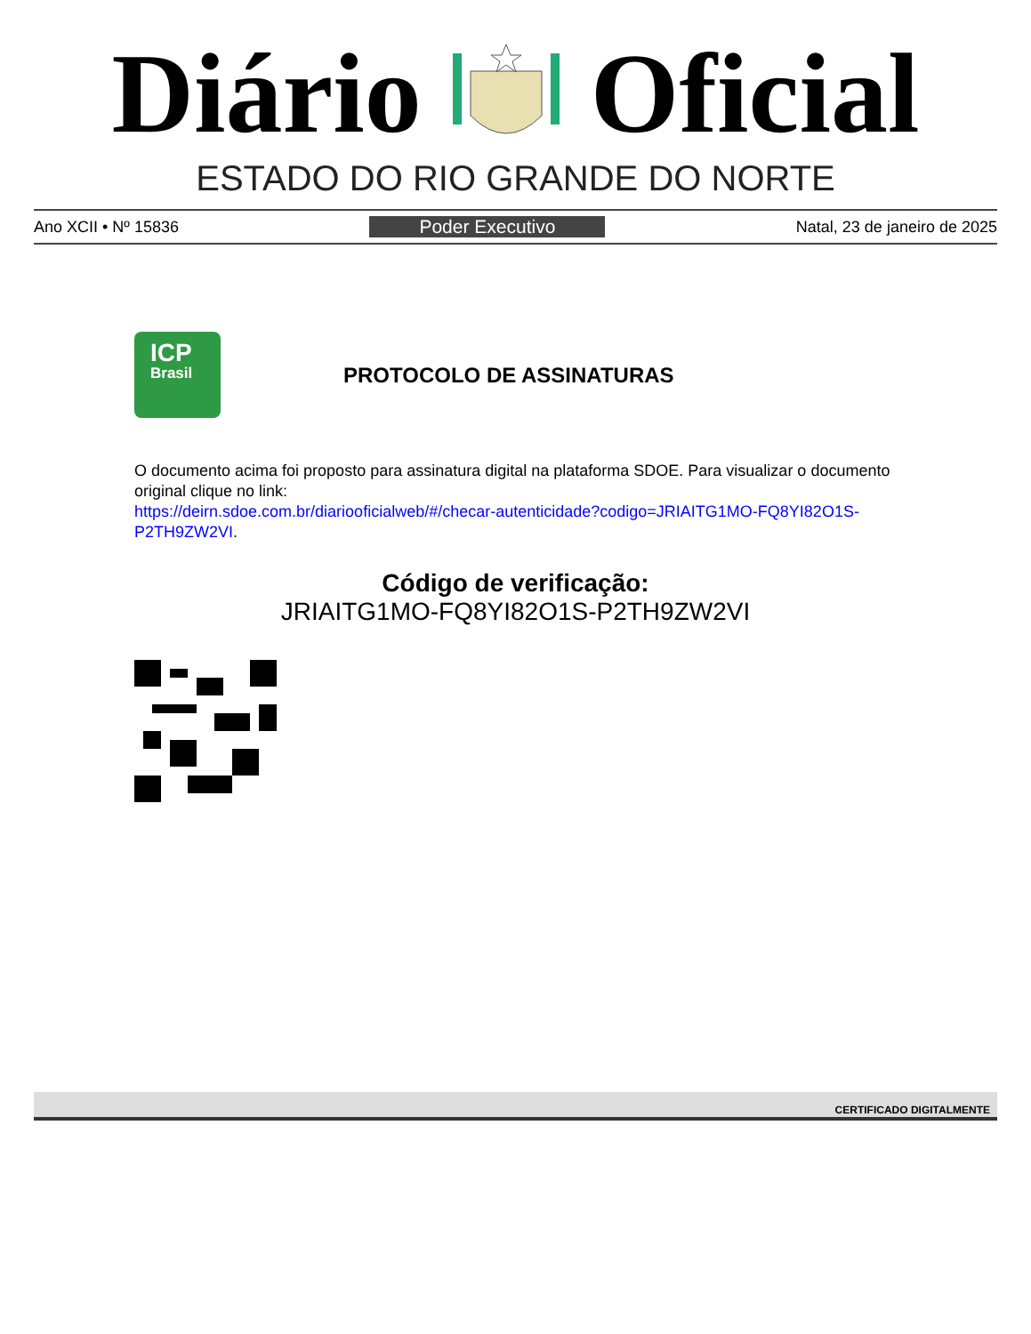Diário Oficial
ESTADO DO RIO GRANDE DO NORTE
Ano XCII • Nº 15836 Poder Executivo Natal, 23 de janeiro de 2025
ICP
Brasil
PROTOCOLO DE ASSINATURAS
O documento acima foi proposto para assinatura digital na plataforma SDOE. Para visualizar o documento original clique no link:
https://deirn.sdoe.com.br/diariooficialweb/#/checar-autenticidade?codigo=JRIAITG1MO-FQ8YI82O1S-P2TH9ZW2VI.
Código de verificação:
JRIAITG1MO-FQ8YI82O1S-P2TH9ZW2VI
CERTIFICADO DIGITALMENTE